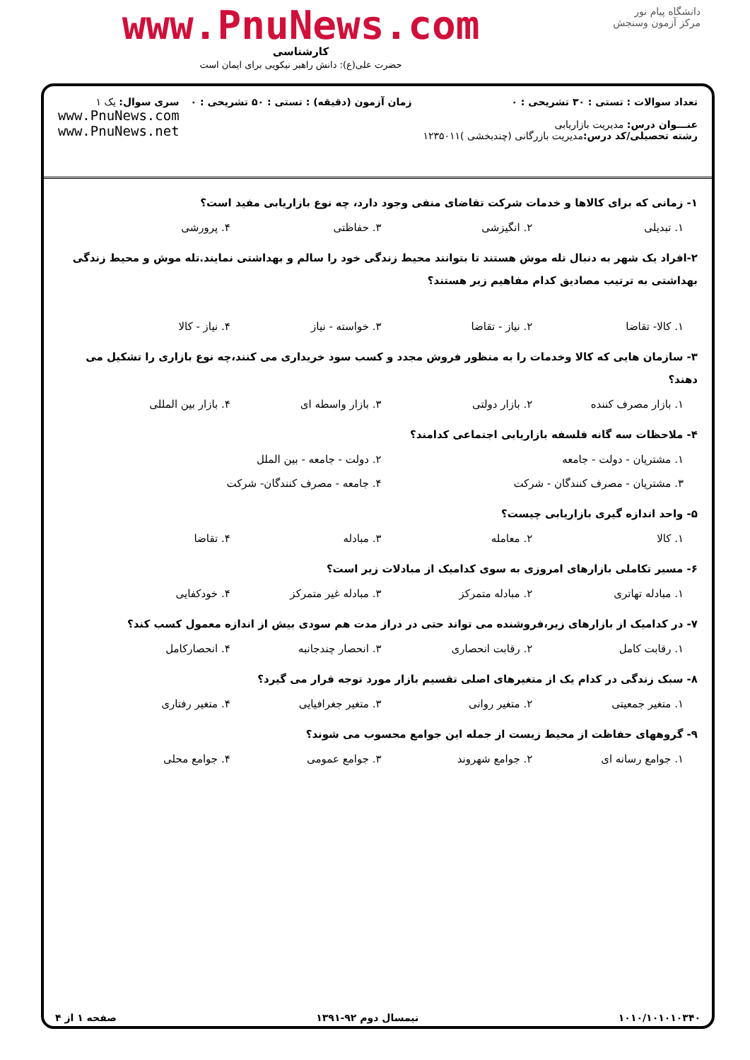دانشگاه پیام نور
مرکز آزمون وسنجش
www.PnuNews.com
کارشناسی
حضرت علی(ع): دانش راهبر نیکویی برای ایمان است
تعداد سوالات : تستی : ۳۰ تشریحی : ۰
عنـــوان درس: مدیریت بازاریابی
رشته تحصیلی/کد درس: مدیریت بازرگانی (چندبخشی )۱۲۳۵۰۱۱
زمان آزمون (دقیقه) : تستی : ۵۰ تشریحی : ۰
سری سوال: یک ۱
www.PnuNews.com
www.PnuNews.net
۱- زمانی که برای کالاها و خدمات شرکت تقاضای منفی وجود دارد، چه نوع بازاریابی مفید است؟
۱. تبدیلی ۲. انگیزشی ۳. حفاظتی ۴. پرورشی
۲-افراد یک شهر به دنبال تله موش هستند تا بتوانند محیط زندگی خود را سالم و بهداشتی نمایند.تله موش و محیط زندگی بهداشتی به ترتیب مصادیق کدام مفاهیم زیر هستند؟
۱. کالا- تقاضا ۲. نیاز - تقاضا ۳. خواسته - نیاز ۴. نیاز - کالا
۳- سازمان هایی که کالا وخدمات را به منظور فروش مجدد و کسب سود خریداری می کنند،چه نوع بازاری را تشکیل می دهند؟
۱. بازار مصرف کننده ۲. بازار دولتی ۳. بازار واسطه ای ۴. بازار بین المللی
۴- ملاحظات سه گانه فلسفه بازاریابی اجتماعی کدامند؟
۱. مشتریان - دولت - جامعه ۲. دولت - جامعه - بین الملل ۳. مشتریان - مصرف کنندگان - شرکت ۴. جامعه - مصرف کنندگان- شرکت
۵- واحد اندازه گیری بازاریابی چیست؟
۱. کالا ۲. معامله ۳. مبادله ۴. تقاضا
۶- مسیر تکاملی بازارهای امروزی به سوی کدامیک از مبادلات زیر است؟
۱. مبادله تهاتری ۲. مبادله متمرکز ۳. مبادله غیر متمرکز ۴. خودکفایی
۷- در کدامیک از بازارهای زیر،فروشنده می تواند حتی در دراز مدت هم سودی بیش از اندازه معمول کسب کند؟
۱. رقابت کامل ۲. رقابت انحصاری ۳. انحصار چندجانبه ۴. انحصارکامل
۸- سبک زندگی در کدام یک از متغیرهای اصلی تقسیم بازار مورد توجه قرار می گیرد؟
۱. متغیر جمعیتی ۲. متغیر روانی ۳. متغیر جغرافیایی ۴. متغیر رفتاری
۹- گروههای حفاظت از محیط زیست از جمله این جوامع محسوب می شوند؟
۱. جوامع رسانه ای ۲. جوامع شهروند ۳. جوامع عمومی ۴. جوامع محلی
۱۰۱۰/۱۰۱۰۱۰۳۴۰ نیمسال دوم ۹۲-۱۳۹۱ صفحه ۱ از ۴